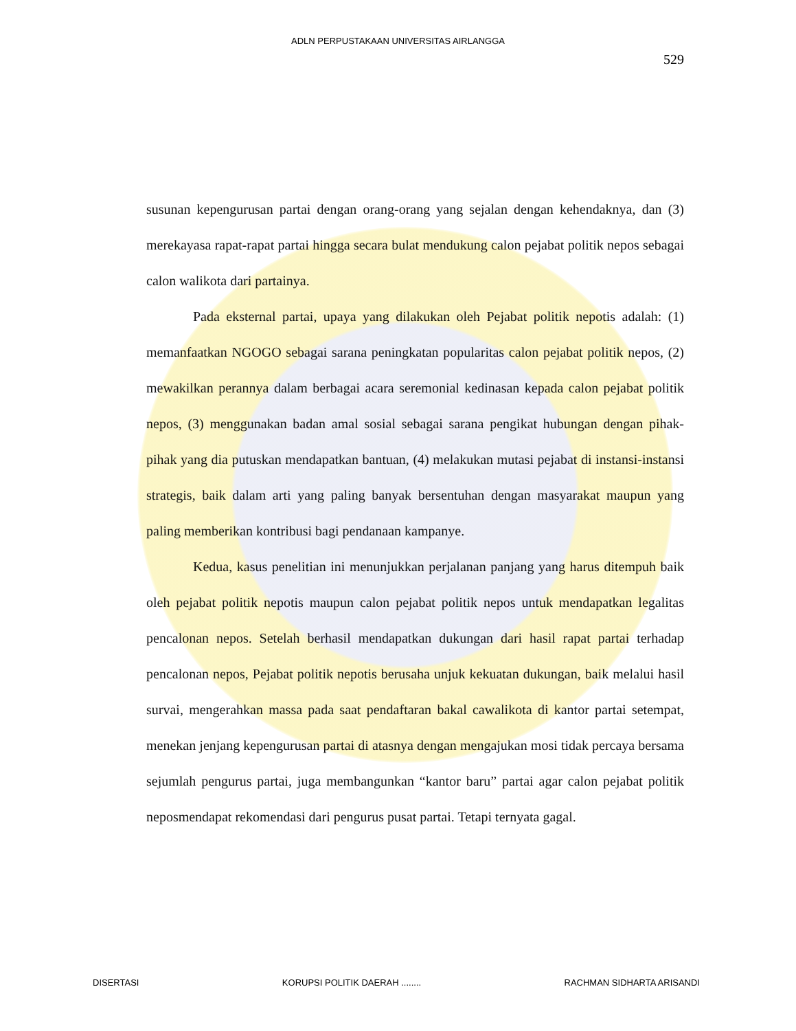ADLN PERPUSTAKAAN UNIVERSITAS AIRLANGGA
529
susunan kepengurusan partai dengan orang-orang yang sejalan dengan kehendaknya, dan (3) merekayasa rapat-rapat partai hingga secara bulat mendukung calon pejabat politik nepos sebagai calon walikota dari partainya.
Pada eksternal partai, upaya yang dilakukan oleh Pejabat politik nepotis adalah: (1) memanfaatkan NGOGO sebagai sarana peningkatan popularitas calon pejabat politik nepos, (2) mewakilkan perannya dalam berbagai acara seremonial kedinasan kepada calon pejabat politik nepos, (3) menggunakan badan amal sosial sebagai sarana pengikat hubungan dengan pihak-pihak yang dia putuskan mendapatkan bantuan, (4) melakukan mutasi pejabat di instansi-instansi strategis, baik dalam arti yang paling banyak bersentuhan dengan masyarakat maupun yang paling memberikan kontribusi bagi pendanaan kampanye.
Kedua, kasus penelitian ini menunjukkan perjalanan panjang yang harus ditempuh baik oleh pejabat politik nepotis maupun calon pejabat politik nepos untuk mendapatkan legalitas pencalonan nepos. Setelah berhasil mendapatkan dukungan dari hasil rapat partai terhadap pencalonan nepos, Pejabat politik nepotis berusaha unjuk kekuatan dukungan, baik melalui hasil survai, mengerahkan massa pada saat pendaftaran bakal cawalikota di kantor partai setempat, menekan jenjang kepengurusan partai di atasnya dengan mengajukan mosi tidak percaya bersama sejumlah pengurus partai, juga membangunkan “kantor baru” partai agar calon pejabat politik neposmendapat rekomendasi dari pengurus pusat partai. Tetapi ternyata gagal.
DISERTASI KORUPSI POLITIK DAERAH ........ RACHMAN SIDHARTA ARISANDI